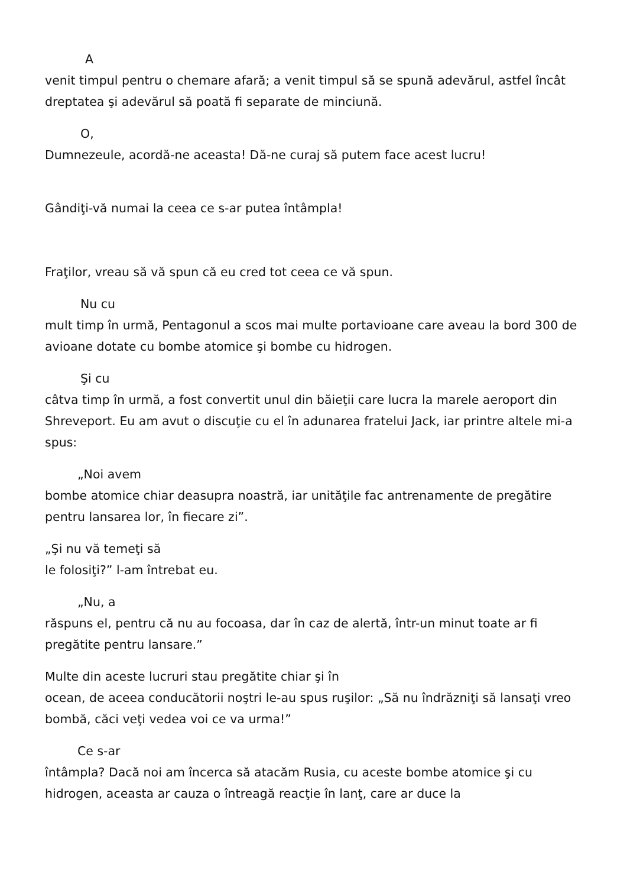A
venit timpul pentru o chemare afară; a venit timpul să se spună adevărul, astfel încât dreptatea şi adevărul să poată fi separate de minciună.
O,
Dumnezeule, acordă-ne aceasta! Dă-ne curaj să putem face acest lucru!
Gândiţi-vă numai la ceea ce s-ar putea întâmpla!
Fraţilor, vreau să vă spun că eu cred tot ceea ce vă spun.
Nu cu
mult timp în urmă, Pentagonul a scos mai multe portavioane care aveau la bord 300 de avioane dotate cu bombe atomice şi bombe cu hidrogen.
Şi cu
câtva timp în urmă, a fost convertit unul din băieţii care lucra la marele aeroport din Shreveport. Eu am avut o discuţie cu el în adunarea fratelui Jack, iar printre altele mi-a spus:
„Noi avem
bombe atomice chiar deasupra noastră, iar unităţile fac antrenamente de pregătire pentru lansarea lor, în fiecare zi”.
„Şi nu vă temeţi să
le folosiţi?” l-am întrebat eu.
„Nu, a
răspuns el, pentru că nu au focoasa, dar în caz de alertă, într-un minut toate ar fi pregătite pentru lansare.”
Multe din aceste lucruri stau pregătite chiar şi în
ocean, de aceea conducătorii noştri le-au spus ruşilor: „Să nu îndrăzniţi să lansaţi vreo bombă, căci veţi vedea voi ce va urma!”
Ce s-ar
întâmpla? Dacă noi am încerca să atacăm Rusia, cu aceste bombe atomice şi cu hidrogen, aceasta ar cauza o întreagă reacţie în lanţ, care ar duce la